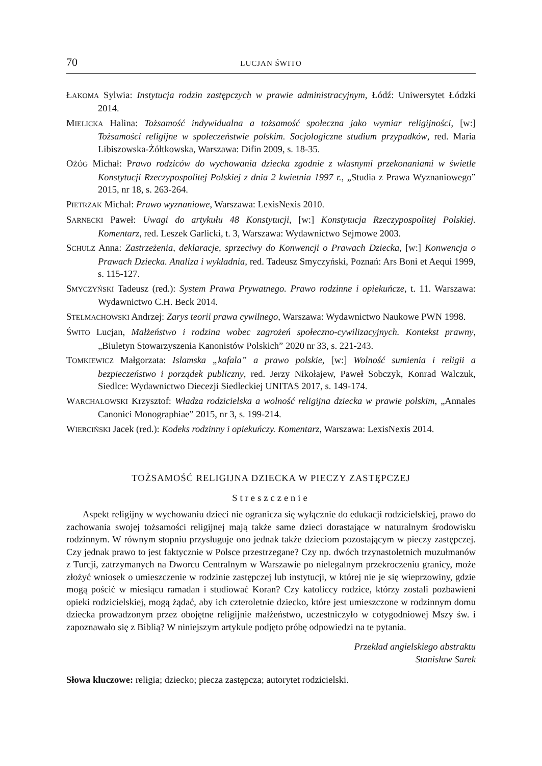70 LUCJAN ŚWITO
ŁAKOMA Sylwia: Instytucja rodzin zastępczych w prawie administracyjnym, Łódź: Uniwersytet Łódzki 2014.
MIELICKA Halina: Tożsamość indywidualna a tożsamość społeczna jako wymiar religijności, [w:] Tożsamości religijne w społeczeństwie polskim. Socjologiczne studium przypadków, red. Maria Libiszowska-Żółtkowska, Warszawa: Difin 2009, s. 18-35.
OŻÓG Michał: Prawo rodziców do wychowania dziecka zgodnie z własnymi przekonaniami w świetle Konstytucji Rzeczypospolitej Polskiej z dnia 2 kwietnia 1997 r., „Studia z Prawa Wyznaniowego” 2015, nr 18, s. 263-264.
PIETRZAK Michał: Prawo wyznaniowe, Warszawa: LexisNexis 2010.
SARNECKI Paweł: Uwagi do artykułu 48 Konstytucji, [w:] Konstytucja Rzeczypospolitej Polskiej. Komentarz, red. Leszek Garlicki, t. 3, Warszawa: Wydawnictwo Sejmowe 2003.
SCHULZ Anna: Zastrzeżenia, deklaracje, sprzeciwy do Konwencji o Prawach Dziecka, [w:] Konwencja o Prawach Dziecka. Analiza i wykładnia, red. Tadeusz Smyczyński, Poznań: Ars Boni et Aequi 1999, s. 115-127.
SMYCZYŃSKI Tadeusz (red.): System Prawa Prywatnego. Prawo rodzinne i opiekuńcze, t. 11. Warszawa: Wydawnictwo C.H. Beck 2014.
STELMACHOWSKI Andrzej: Zarys teorii prawa cywilnego, Warszawa: Wydawnictwo Naukowe PWN 1998.
ŚWITO Lucjan, Małżeństwo i rodzina wobec zagrożeń społeczno-cywilizacyjnych. Kontekst prawny, „Biuletyn Stowarzyszenia Kanonistów Polskich” 2020 nr 33, s. 221-243.
TOMKIEWICZ Małgorzata: Islamska „kafala” a prawo polskie, [w:] Wolność sumienia i religii a bezpieczeństwo i porządek publiczny, red. Jerzy Nikołajew, Paweł Sobczyk, Konrad Walczuk, Siedlce: Wydawnictwo Diecezji Siedleckiej UNITAS 2017, s. 149-174.
WARCHAŁOWSKI Krzysztof: Władza rodzicielska a wolność religijna dziecka w prawie polskim, „Annales Canonici Monographiae” 2015, nr 3, s. 199-214.
WIERCIŃSKI Jacek (red.): Kodeks rodzinny i opiekuńczy. Komentarz, Warszawa: LexisNexis 2014.
TOŻSAMOŚĆ RELIGIJNA DZIECKA W PIECZY ZASTĘPCZEJ
Streszczenie
Aspekt religijny w wychowaniu dzieci nie ogranicza się wyłącznie do edukacji rodzicielskiej, prawo do zachowania swojej tożsamości religijnej mają także same dzieci dorastające w naturalnym środowisku rodzinnym. W równym stopniu przysługuje ono jednak także dzieciom pozostającym w pieczy zastępczej. Czy jednak prawo to jest faktycznie w Polsce przestrzegane? Czy np. dwóch trzynastoletnich muzułmanów z Turcji, zatrzymanych na Dworcu Centralnym w Warszawie po nielegalnym przekroczeniu granicy, może złożyć wniosek o umieszczenie w rodzinie zastępczej lub instytucji, w której nie je się wieprzowiny, gdzie mogą pościć w miesiącu ramadan i studiować Koran? Czy katoliccy rodzice, którzy zostali pozbawieni opieki rodzicielskiej, mogą żądać, aby ich czteroletnie dziecko, które jest umieszczone w rodzinnym domu dziecka prowadzonym przez obojętne religijnie małżeństwo, uczestniczyło w cotygodniowej Mszy św. i zapoznawało się z Biblią? W niniejszym artykule podjęto próbę odpowiedzi na te pytania.
Przekład angielskiego abstraktu
Stanisław Sarek
Słowa kluczowe: religia; dziecko; piecza zastępcza; autorytet rodzicielski.